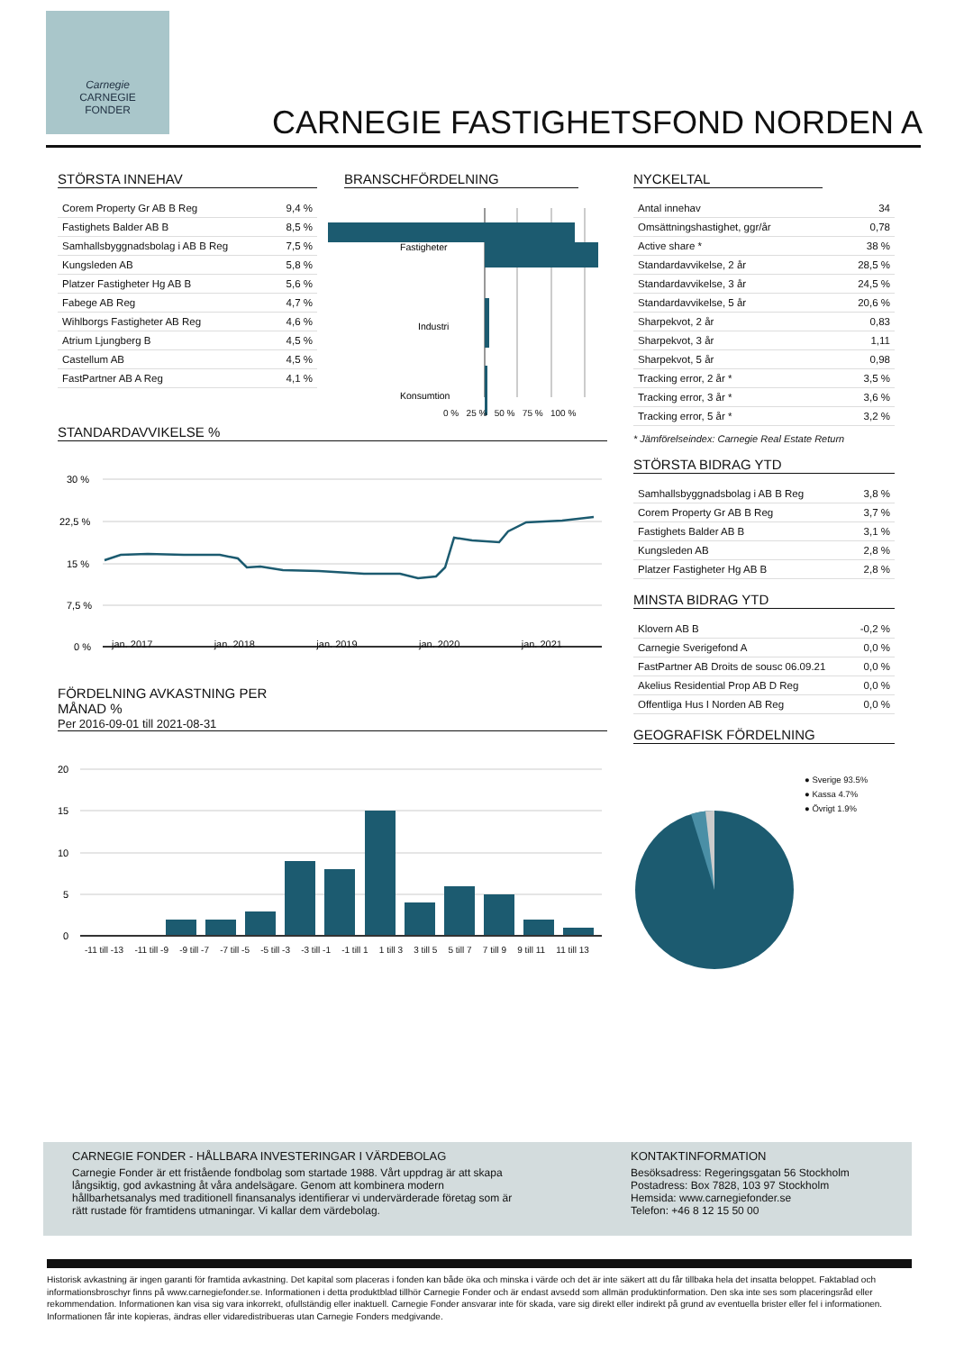Carnegie
CARNEGIE
FONDER
CARNEGIE FASTIGHETSFOND NORDEN A
STÖRSTA INNEHAV
| Corem Property Gr AB B Reg | 9,4 % |
| Fastighets Balder AB B | 8,5 % |
| Samhallsbyggnadsbolag i AB B Reg | 7,5 % |
| Kungsleden AB | 5,8 % |
| Platzer Fastigheter Hg AB B | 5,6 % |
| Fabege AB Reg | 4,7 % |
| Wihlborgs Fastigheter AB Reg | 4,6 % |
| Atrium Ljungberg B | 4,5 % |
| Castellum AB | 4,5 % |
| FastPartner AB A Reg | 4,1 % |
STANDARDAVVIKELSE %
30 %
22,5 %
15 %
7,5 %
0 %
jan. 2017 jan. 2018 jan. 2019 jan. 2020 jan. 2021
FÖRDELNING AVKASTNING PER MÅNAD %
Per 2016-09-01 till 2021-08-31
20
15
10
5
0
-11 till -13 -11 till -9 -9 till -7 -7 till -5 -5 till -3 -3 till -1 -1 till 1 1 till 3 3 till 5 5 till 7 7 till 9 9 till 11 11 till 13
BRANSCHFÖRDELNING
Fastigheter
Industri
Konsumtion
0 % 25 % 50 % 75 % 100 %
NYCKELTAL
| Antal innehav | 34 |
| Omsättningshastighet, ggr/år | 0,78 |
| Active share * | 38 % |
| Standardavvikelse, 2 år | 28,5 % |
| Standardavvikelse, 3 år | 24,5 % |
| Standardavvikelse, 5 år | 20,6 % |
| Sharpekvot, 2 år | 0,83 |
| Sharpekvot, 3 år | 1,11 |
| Sharpekvot, 5 år | 0,98 |
| Tracking error, 2 år * | 3,5 % |
| Tracking error, 3 år * | 3,6 % |
| Tracking error, 5 år * | 3,2 % |
* Jämförelseindex: Carnegie Real Estate Return
STÖRSTA BIDRAG YTD
| Samhallsbyggnadsbolag i AB B Reg | 3,8 % |
| Corem Property Gr AB B Reg | 3,7 % |
| Fastighets Balder AB B | 3,1 % |
| Kungsleden AB | 2,8 % |
| Platzer Fastigheter Hg AB B | 2,8 % |
MINSTA BIDRAG YTD
| Klovern AB B | -0,2 % |
| Carnegie Sverigefond A | 0,0 % |
| FastPartner AB Droits de sousc 06.09.21 | 0,0 % |
| Akelius Residential Prop AB D Reg | 0,0 % |
| Offentliga Hus I Norden AB Reg | 0,0 % |
GEOGRAFISK FÖRDELNING
● Sverige 93.5%
● Kassa 4.7%
● Övrigt 1.9%
CARNEGIE FONDER - HÅLLBARA INVESTERINGAR I VÄRDEBOLAG
Carnegie Fonder är ett fristående fondbolag som startade 1988. Vårt uppdrag är att skapa långsiktig, god avkastning åt våra andelsägare. Genom att kombinera modern hållbarhetsanalys med traditionell finansanalys identifierar vi undervärderade företag som är rätt rustade för framtidens utmaningar. Vi kallar dem värdebolag.
KONTAKTINFORMATION
Besöksadress: Regeringsgatan 56 Stockholm
Postadress: Box 7828, 103 97 Stockholm
Hemsida: www.carnegiefonder.se
Telefon: +46 8 12 15 50 00
Historisk avkastning är ingen garanti för framtida avkastning. Det kapital som placeras i fonden kan både öka och minska i värde och det är inte säkert att du får tillbaka hela det insatta beloppet. Faktablad och informationsbroschyr finns på www.carnegiefonder.se. Informationen i detta produktblad tillhör Carnegie Fonder och är endast avsedd som allmän produktinformation. Den ska inte ses som placeringsråd eller rekommendation. Informationen kan visa sig vara inkorrekt, ofullständig eller inaktuell. Carnegie Fonder ansvarar inte för skada, vare sig direkt eller indirekt på grund av eventuella brister eller fel i informationen. Informationen får inte kopieras, ändras eller vidaredistribueras utan Carnegie Fonders medgivande.